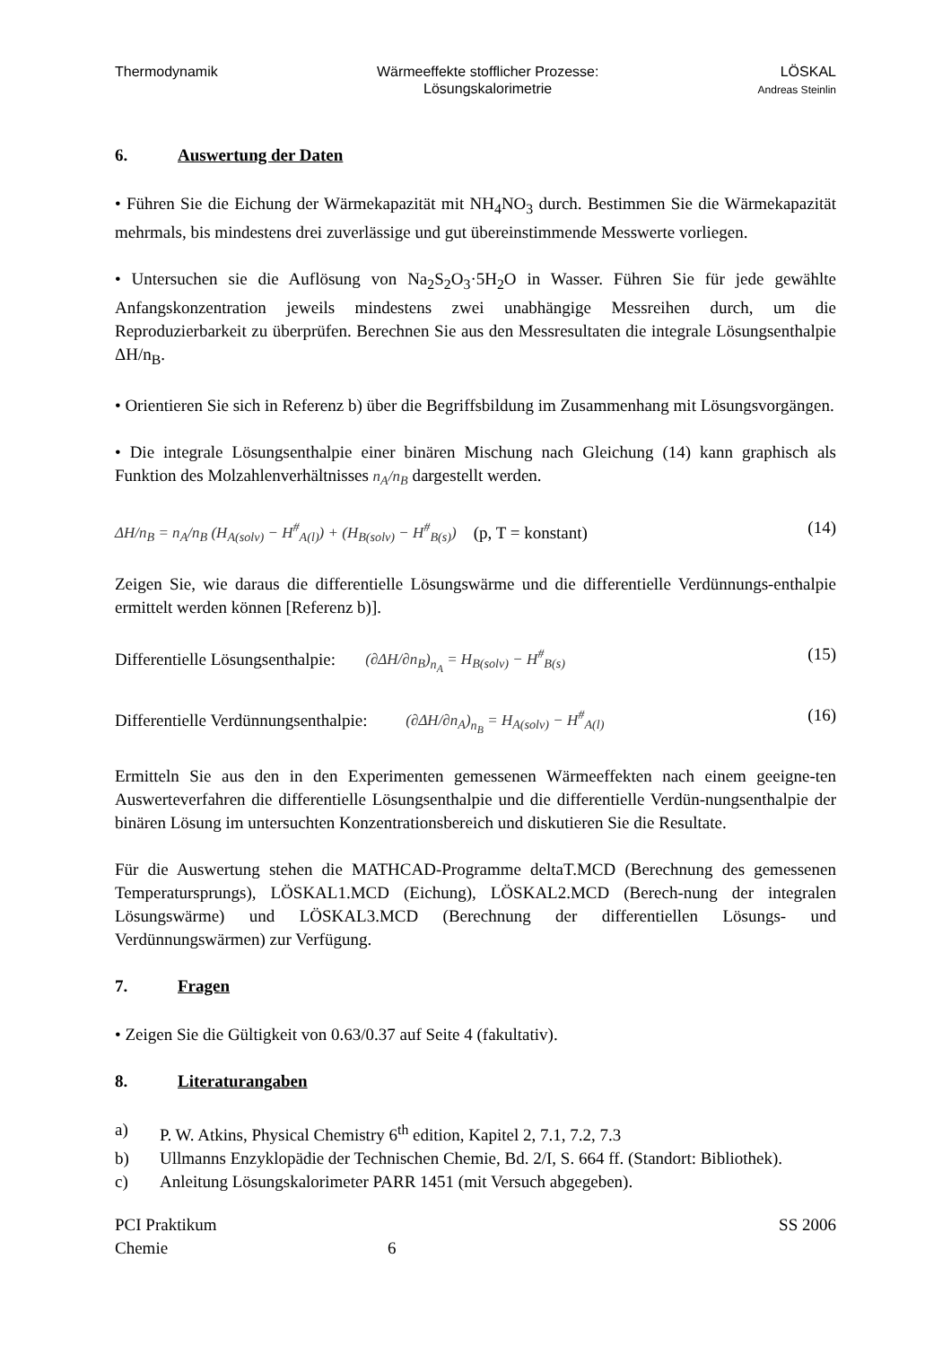Thermodynamik Wärmeeffekte stofflicher Prozesse:
Lösungskalorimetrie
LÖSKAL
Andreas Steinlin
6. Auswertung der Daten
• Führen Sie die Eichung der Wärmekapazität mit NH<sub>4</sub>NO<sub>3</sub> durch. Bestimmen Sie die Wärmekapazität mehrmals, bis mindestens drei zuverlässige und gut übereinstimmende Messwerte vorliegen.
• Untersuchen sie die Auflösung von Na<sub>2</sub>S<sub>2</sub>O<sub>3</sub>·5H<sub>2</sub>O in Wasser. Führen Sie für jede gewählte Anfangskonzentration jeweils mindestens zwei unabhängige Messreihen durch, um die Reproduzierbarkeit zu überprüfen. Berechnen Sie aus den Messresultaten die integrale Lösungsenthalpie ΔH/n<sub>B</sub>.
• Orientieren Sie sich in Referenz b) über die Begriffsbildung im Zusammenhang mit Lösungsvorgängen.
• Die integrale Lösungsenthalpie einer binären Mischung nach Gleichung (14) kann graphisch als Funktion des Molzahlenverhältnisses n<sub>A</sub>/n<sub>B</sub> dargestellt werden.
ΔH/n<sub>B</sub> = n<sub>A</sub>/n<sub>B</sub> (H<sub>A(solv)</sub> − H<sup>#</sup><sub>A(l)</sub>) + (H<sub>B(solv)</sub> − H<sup>#</sup><sub>B(s)</sub>) (p, T = konstant)
(14)
Zeigen Sie, wie daraus die differentielle Lösungswärme und die differentielle Verdünnungs-enthalpie ermittelt werden können [Referenz b)].
Differentielle Lösungsenthalpie: (∂ΔH/∂n<sub>B</sub>)<sub>n<sub>A</sub></sub> = H<sub>B(solv)</sub> − H<sup>#</sup><sub>B(s)</sub>
(15)
Differentielle Verdünnungsenthalpie: (∂ΔH/∂n<sub>A</sub>)<sub>n<sub>B</sub></sub> = H<sub>A(solv)</sub> − H<sup>#</sup><sub>A(l)</sub>
(16)
Ermitteln Sie aus den in den Experimenten gemessenen Wärmeeffekten nach einem geeigne-ten Auswerteverfahren die differentielle Lösungsenthalpie und die differentielle Verdün-nungsenthalpie der binären Lösung im untersuchten Konzentrationsbereich und diskutieren Sie die Resultate.
Für die Auswertung stehen die MATHCAD-Programme deltaT.MCD (Berechnung des gemessenen Temperatursprungs), LÖSKAL1.MCD (Eichung), LÖSKAL2.MCD (Berech-nung der integralen Lösungswärme) und LÖSKAL3.MCD (Berechnung der differentiellen Lösungs- und Verdünnungswärmen) zur Verfügung.
7. Fragen
• Zeigen Sie die Gültigkeit von 0.63/0.37 auf Seite 4 (fakultativ).
8. Literaturangaben
a) P. W. Atkins, Physical Chemistry 6<sup>th</sup> edition, Kapitel 2, 7.1, 7.2, 7.3
b) Ullmanns Enzyklopädie der Technischen Chemie, Bd. 2/I, S. 664 ff. (Standort: Bibliothek).
c) Anleitung Lösungskalorimeter PARR 1451 (mit Versuch abgegeben).
PCI Praktikum
Chemie
6
SS 2006